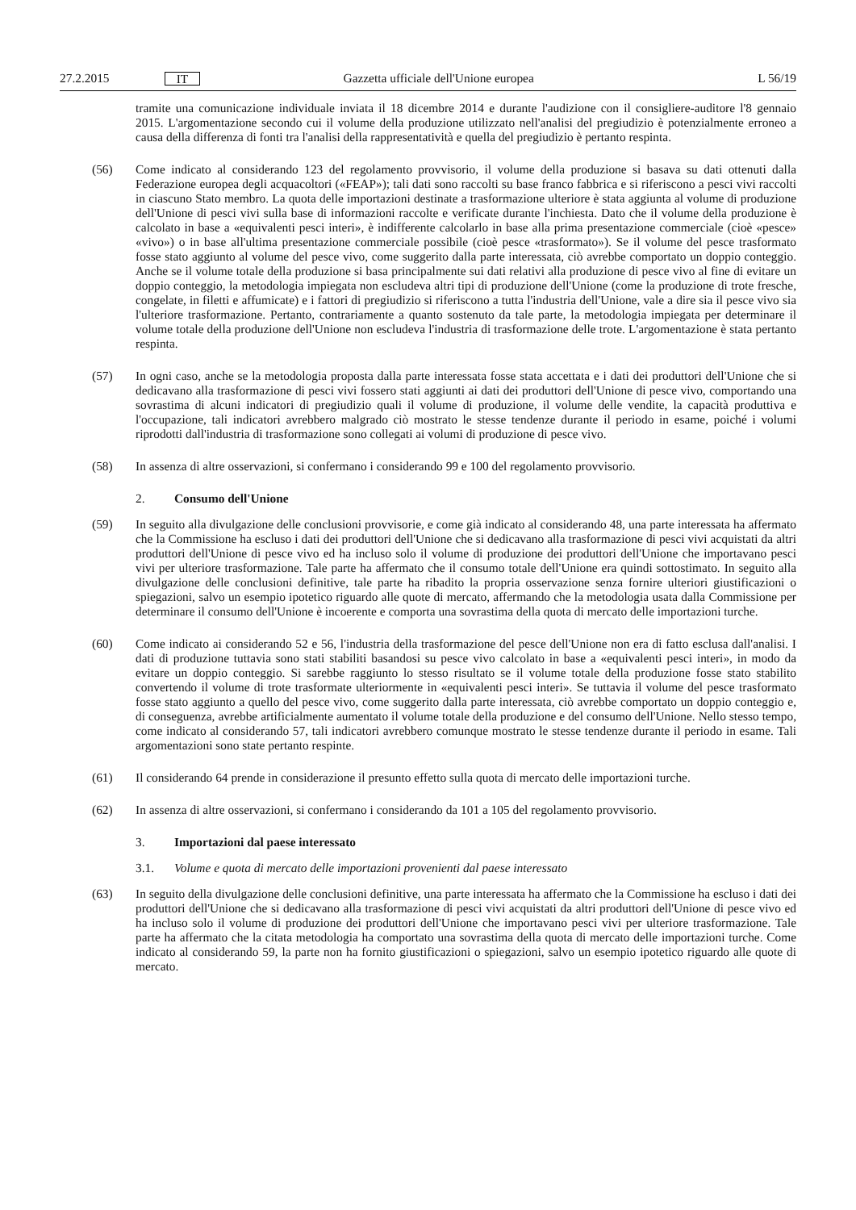27.2.2015 IT Gazzetta ufficiale dell'Unione europea L 56/19
tramite una comunicazione individuale inviata il 18 dicembre 2014 e durante l'audizione con il consigliere-auditore l'8 gennaio 2015. L'argomentazione secondo cui il volume della produzione utilizzato nell'analisi del pregiudizio è potenzialmente erroneo a causa della differenza di fonti tra l'analisi della rappresentatività e quella del pregiudizio è pertanto respinta.
(56) Come indicato al considerando 123 del regolamento provvisorio, il volume della produzione si basava su dati ottenuti dalla Federazione europea degli acquacoltori («FEAP»); tali dati sono raccolti su base franco fabbrica e si riferiscono a pesci vivi raccolti in ciascuno Stato membro. La quota delle importazioni destinate a trasformazione ulteriore è stata aggiunta al volume di produzione dell'Unione di pesci vivi sulla base di informazioni raccolte e verificate durante l'inchiesta. Dato che il volume della produzione è calcolato in base a «equivalenti pesci interi», è indifferente calcolarlo in base alla prima presentazione commerciale (cioè «pesce» «vivo») o in base all'ultima presentazione commerciale possibile (cioè pesce «trasformato»). Se il volume del pesce trasformato fosse stato aggiunto al volume del pesce vivo, come suggerito dalla parte interessata, ciò avrebbe comportato un doppio conteggio. Anche se il volume totale della produzione si basa principalmente sui dati relativi alla produzione di pesce vivo al fine di evitare un doppio conteggio, la metodologia impiegata non escludeva altri tipi di produzione dell'Unione (come la produzione di trote fresche, congelate, in filetti e affumicate) e i fattori di pregiudizio si riferiscono a tutta l'industria dell'Unione, vale a dire sia il pesce vivo sia l'ulteriore trasformazione. Pertanto, contrariamente a quanto sostenuto da tale parte, la metodologia impiegata per determinare il volume totale della produzione dell'Unione non escludeva l'industria di trasformazione delle trote. L'argomentazione è stata pertanto respinta.
(57) In ogni caso, anche se la metodologia proposta dalla parte interessata fosse stata accettata e i dati dei produttori dell'Unione che si dedicavano alla trasformazione di pesci vivi fossero stati aggiunti ai dati dei produttori dell'Unione di pesce vivo, comportando una sovrastima di alcuni indicatori di pregiudizio quali il volume di produzione, il volume delle vendite, la capacità produttiva e l'occupazione, tali indicatori avrebbero malgrado ciò mostrato le stesse tendenze durante il periodo in esame, poiché i volumi riprodotti dall'industria di trasformazione sono collegati ai volumi di produzione di pesce vivo.
(58) In assenza di altre osservazioni, si confermano i considerando 99 e 100 del regolamento provvisorio.
2. Consumo dell'Unione
(59) In seguito alla divulgazione delle conclusioni provvisorie, e come già indicato al considerando 48, una parte interessata ha affermato che la Commissione ha escluso i dati dei produttori dell'Unione che si dedicavano alla trasformazione di pesci vivi acquistati da altri produttori dell'Unione di pesce vivo ed ha incluso solo il volume di produzione dei produttori dell'Unione che importavano pesci vivi per ulteriore trasformazione. Tale parte ha affermato che il consumo totale dell'Unione era quindi sottostimato. In seguito alla divulgazione delle conclusioni definitive, tale parte ha ribadito la propria osservazione senza fornire ulteriori giustificazioni o spiegazioni, salvo un esempio ipotetico riguardo alle quote di mercato, affermando che la metodologia usata dalla Commissione per determinare il consumo dell'Unione è incoerente e comporta una sovrastima della quota di mercato delle importazioni turche.
(60) Come indicato ai considerando 52 e 56, l'industria della trasformazione del pesce dell'Unione non era di fatto esclusa dall'analisi. I dati di produzione tuttavia sono stati stabiliti basandosi su pesce vivo calcolato in base a «equivalenti pesci interi», in modo da evitare un doppio conteggio. Si sarebbe raggiunto lo stesso risultato se il volume totale della produzione fosse stato stabilito convertendo il volume di trote trasformate ulteriormente in «equivalenti pesci interi». Se tuttavia il volume del pesce trasformato fosse stato aggiunto a quello del pesce vivo, come suggerito dalla parte interessata, ciò avrebbe comportato un doppio conteggio e, di conseguenza, avrebbe artificialmente aumentato il volume totale della produzione e del consumo dell'Unione. Nello stesso tempo, come indicato al considerando 57, tali indicatori avrebbero comunque mostrato le stesse tendenze durante il periodo in esame. Tali argomentazioni sono state pertanto respinte.
(61) Il considerando 64 prende in considerazione il presunto effetto sulla quota di mercato delle importazioni turche.
(62) In assenza di altre osservazioni, si confermano i considerando da 101 a 105 del regolamento provvisorio.
3. Importazioni dal paese interessato
3.1. Volume e quota di mercato delle importazioni provenienti dal paese interessato
(63) In seguito della divulgazione delle conclusioni definitive, una parte interessata ha affermato che la Commissione ha escluso i dati dei produttori dell'Unione che si dedicavano alla trasformazione di pesci vivi acquistati da altri produttori dell'Unione di pesce vivo ed ha incluso solo il volume di produzione dei produttori dell'Unione che importavano pesci vivi per ulteriore trasformazione. Tale parte ha affermato che la citata metodologia ha comportato una sovrastima della quota di mercato delle importazioni turche. Come indicato al considerando 59, la parte non ha fornito giustificazioni o spiegazioni, salvo un esempio ipotetico riguardo alle quote di mercato.